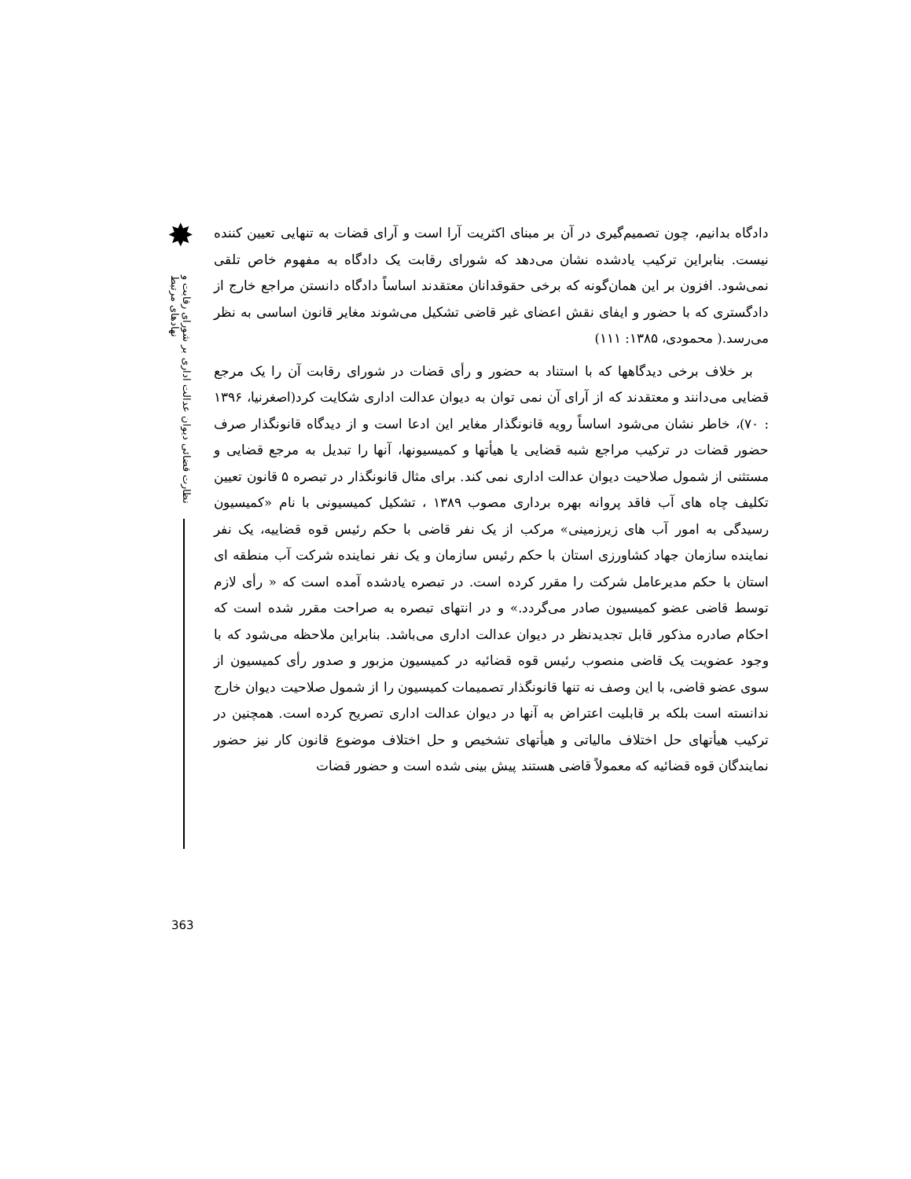✸
نظارت قضائی دیوان عدالت اداری بر شورای رقابت و نهادهای مرتبط
دادگاه بدانیم، چون تصمیم‌گیری در آن بر مبنای اکثریت آرا است و آرای قضات به تنهایی تعیین کننده نیست. بنابراین ترکیب یادشده نشان می‌دهد که شورای رقابت یک دادگاه به مفهوم خاص تلقی نمی‌شود. افزون بر این همان‌گونه که برخی حقوقدانان معتقدند اساساً دادگاه دانستن مراجع خارج از دادگستری که با حضور و ایفای نقش اعضای غیر قاضی تشکیل می‌شوند مغایر قانون اساسی به نظر می‌رسد.( محمودی، ۱۳۸۵: ۱۱۱)
بر خلاف برخی دیدگاهها که با استناد به حضور و رأی قضات در شورای رقابت آن را یک مرجع قضایی می‌دانند و معتقدند که از آرای آن نمی توان به دیوان عدالت اداری شکایت کرد(اصغرنیا، ۱۳۹۶ : ۷۰)، خاطر نشان می‌شود اساساً رویه قانونگذار مغایر این ادعا است و از دیدگاه قانونگذار صرف حضور قضات در ترکیب مراجع شبه قضایی یا هیأتها و کمیسیونها، آنها را تبدیل به مرجع قضایی و مستثنی از شمول صلاحیت دیوان عدالت اداری نمی کند. برای مثال قانونگذار در تبصره ۵ قانون تعیین تکلیف چاه های آب فاقد پروانه بهره برداری مصوب ۱۳۸۹ ، تشکیل کمیسیونی با نام «کمیسیون رسیدگی به امور آب های زیرزمینی» مرکب از یک نفر قاضی با حکم رئیس قوه قضاییه، یک نفر نماینده سازمان جهاد کشاورزی استان با حکم رئیس سازمان و یک نفر نماینده شرکت آب منطقه ای استان با حکم مدیرعامل شرکت را مقرر کرده است. در تبصره یادشده آمده است که « رأی لازم توسط قاضی عضو کمیسیون صادر می‌گردد.» و در انتهای تبصره به صراحت مقرر شده است که احکام صادره مذکور قابل تجدیدنظر در دیوان عدالت اداری می‌باشد. بنابراین ملاحظه می‌شود که با وجود عضویت یک قاضی منصوب رئیس قوه قضائیه در کمیسیون مزبور و صدور رأی کمیسیون از سوی عضو قاضی، با این وصف نه تنها قانونگذار تصمیمات کمیسیون را از شمول صلاحیت دیوان خارج ندانسته است بلکه بر قابلیت اعتراض به آنها در دیوان عدالت اداری تصریح کرده است. همچنین در ترکیب هیأتهای حل اختلاف مالیاتی و هیأتهای تشخیص و حل اختلاف موضوع قانون کار نیز حضور نمایندگان قوه قضائیه که معمولاً قاضی هستند پیش بینی شده است و حضور قضات
363